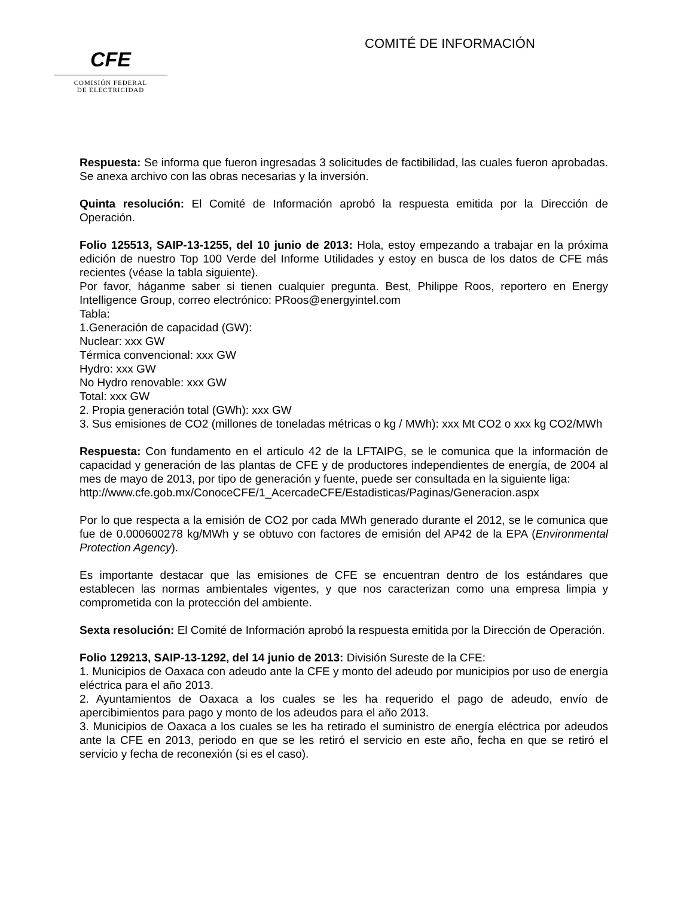CFE
COMISIÓN FEDERAL
DE ELECTRICIDAD
COMITÉ DE INFORMACIÓN
Respuesta: Se informa que fueron ingresadas 3 solicitudes de factibilidad, las cuales fueron aprobadas. Se anexa archivo con las obras necesarias y la inversión.
Quinta resolución: El Comité de Información aprobó la respuesta emitida por la Dirección de Operación.
Folio 125513, SAIP-13-1255, del 10 junio de 2013: Hola, estoy empezando a trabajar en la próxima edición de nuestro Top 100 Verde del Informe Utilidades y estoy en busca de los datos de CFE más recientes (véase la tabla siguiente).
Por favor, háganme saber si tienen cualquier pregunta. Best, Philippe Roos, reportero en Energy Intelligence Group, correo electrónico: PRoos@energyintel.com
Tabla:
1.Generación de capacidad (GW):
Nuclear: xxx GW
Térmica convencional: xxx GW
Hydro: xxx GW
No Hydro renovable: xxx GW
Total: xxx GW
2. Propia generación total (GWh): xxx GW
3. Sus emisiones de CO2 (millones de toneladas métricas o kg / MWh): xxx Mt CO2 o xxx kg CO2/MWh
Respuesta: Con fundamento en el artículo 42 de la LFTAIPG, se le comunica que la información de capacidad y generación de las plantas de CFE y de productores independientes de energía, de 2004 al mes de mayo de 2013, por tipo de generación y fuente, puede ser consultada en la siguiente liga:
http://www.cfe.gob.mx/ConoceCFE/1_AcercadeCFE/Estadisticas/Paginas/Generacion.aspx
Por lo que respecta a la emisión de CO2 por cada MWh generado durante el 2012, se le comunica que fue de 0.000600278 kg/MWh y se obtuvo con factores de emisión del AP42 de la EPA (Environmental Protection Agency).
Es importante destacar que las emisiones de CFE se encuentran dentro de los estándares que establecen las normas ambientales vigentes, y que nos caracterizan como una empresa limpia y comprometida con la protección del ambiente.
Sexta resolución: El Comité de Información aprobó la respuesta emitida por la Dirección de Operación.
Folio 129213, SAIP-13-1292, del 14 junio de 2013: División Sureste de la CFE:
1. Municipios de Oaxaca con adeudo ante la CFE y monto del adeudo por municipios por uso de energía eléctrica para el año 2013.
2. Ayuntamientos de Oaxaca a los cuales se les ha requerido el pago de adeudo, envío de apercibimientos para pago y monto de los adeudos para el año 2013.
3. Municipios de Oaxaca a los cuales se les ha retirado el suministro de energía eléctrica por adeudos ante la CFE en 2013, periodo en que se les retiró el servicio en este año, fecha en que se retiró el servicio y fecha de reconexión (si es el caso).